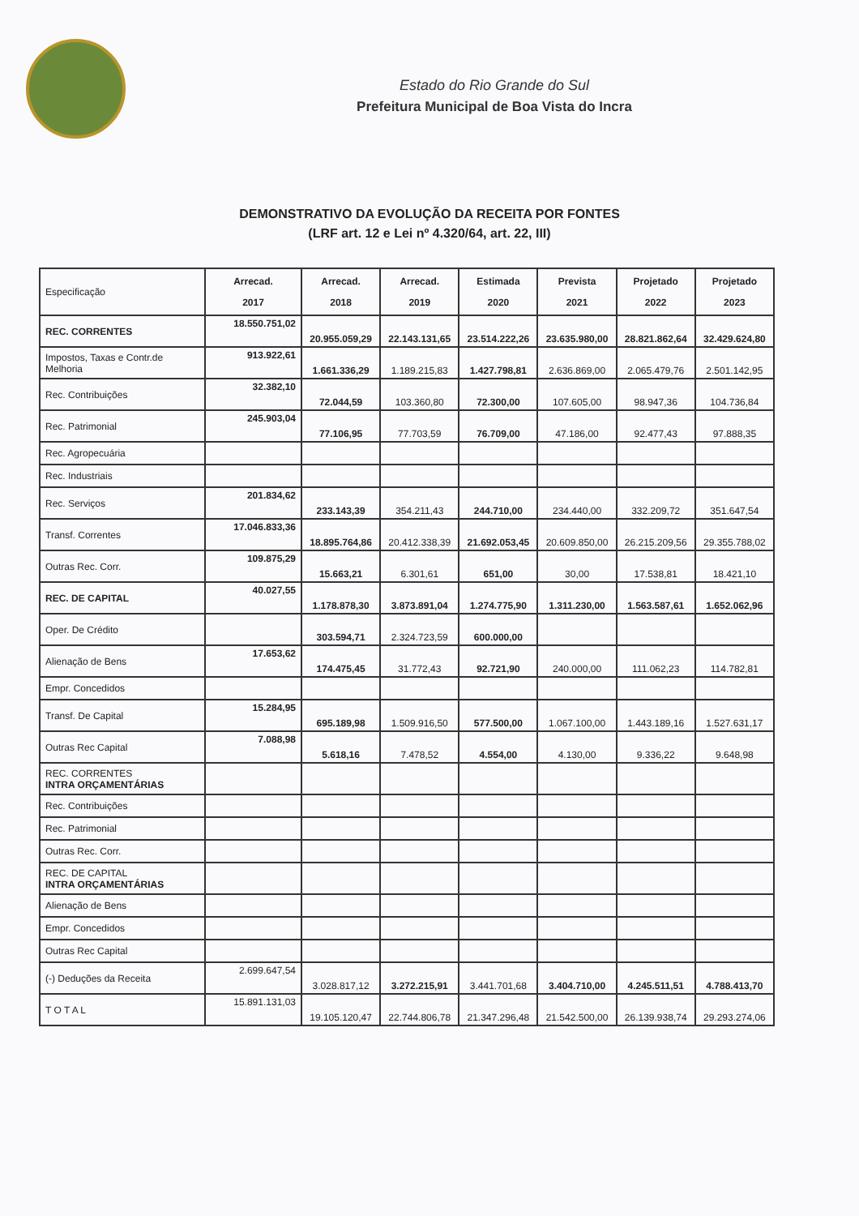Estado do Rio Grande do Sul
Prefeitura Municipal de Boa Vista do Incra
DEMONSTRATIVO DA EVOLUÇÃO DA RECEITA POR FONTES
(LRF art. 12 e Lei nº 4.320/64, art. 22, III)
| Especificação | Arrecad. 2017 | Arrecad. 2018 | Arrecad. 2019 | Estimada 2020 | Prevista 2021 | Projetado 2022 | Projetado 2023 |
| --- | --- | --- | --- | --- | --- | --- | --- |
| REC. CORRENTES | 18.550.751,02 | 20.955.059,29 | 22.143.131,65 | 23.514.222,26 | 23.635.980,00 | 28.821.862,64 | 32.429.624,80 |
| Impostos, Taxas e Contr.de Melhoria | 913.922,61 | 1.661.336,29 | 1.189.215,83 | 1.427.798,81 | 2.636.869,00 | 2.065.479,76 | 2.501.142,95 |
| Rec. Contribuições | 32.382,10 | 72.044,59 | 103.360,80 | 72.300,00 | 107.605,00 | 98.947,36 | 104.736,84 |
| Rec. Patrimonial | 245.903,04 | 77.106,95 | 77.703,59 | 76.709,00 | 47.186,00 | 92.477,43 | 97.888,35 |
| Rec. Agropecuária | | | | | | | |
| Rec. Industriais | | | | | | | |
| Rec. Serviços | 201.834,62 | 233.143,39 | 354.211,43 | 244.710,00 | 234.440,00 | 332.209,72 | 351.647,54 |
| Transf. Correntes | 17.046.833,36 | 18.895.764,86 | 20.412.338,39 | 21.692.053,45 | 20.609.850,00 | 26.215.209,56 | 29.355.788,02 |
| Outras Rec. Corr. | 109.875,29 | 15.663,21 | 6.301,61 | 651,00 | 30,00 | 17.538,81 | 18.421,10 |
| REC. DE CAPITAL | 40.027,55 | 1.178.878,30 | 3.873.891,04 | 1.274.775,90 | 1.311.230,00 | 1.563.587,61 | 1.652.062,96 |
| Oper. De Crédito | | 303.594,71 | 2.324.723,59 | 600.000,00 | | | |
| Alienação de Bens | 17.653,62 | 174.475,45 | 31.772,43 | 92.721,90 | 240.000,00 | 111.062,23 | 114.782,81 |
| Empr. Concedidos | | | | | | | |
| Transf. De Capital | 15.284,95 | 695.189,98 | 1.509.916,50 | 577.500,00 | 1.067.100,00 | 1.443.189,16 | 1.527.631,17 |
| Outras Rec Capital | 7.088,98 | 5.618,16 | 7.478,52 | 4.554,00 | 4.130,00 | 9.336,22 | 9.648,98 |
| REC. CORRENTES INTRA ORÇAMENTÁRIAS | | | | | | | |
| Rec. Contribuições | | | | | | | |
| Rec. Patrimonial | | | | | | | |
| Outras Rec. Corr. | | | | | | | |
| REC. DE CAPITAL INTRA ORÇAMENTÁRIAS | | | | | | | |
| Alienação de Bens | | | | | | | |
| Empr. Concedidos | | | | | | | |
| Outras Rec Capital | | | | | | | |
| (-) Deduções da Receita | 2.699.647,54 | 3.028.817,12 | 3.272.215,91 | 3.441.701,68 | 3.404.710,00 | 4.245.511,51 | 4.788.413,70 |
| T O T A L | 15.891.131,03 | 19.105.120,47 | 22.744.806,78 | 21.347.296,48 | 21.542.500,00 | 26.139.938,74 | 29.293.274,06 |